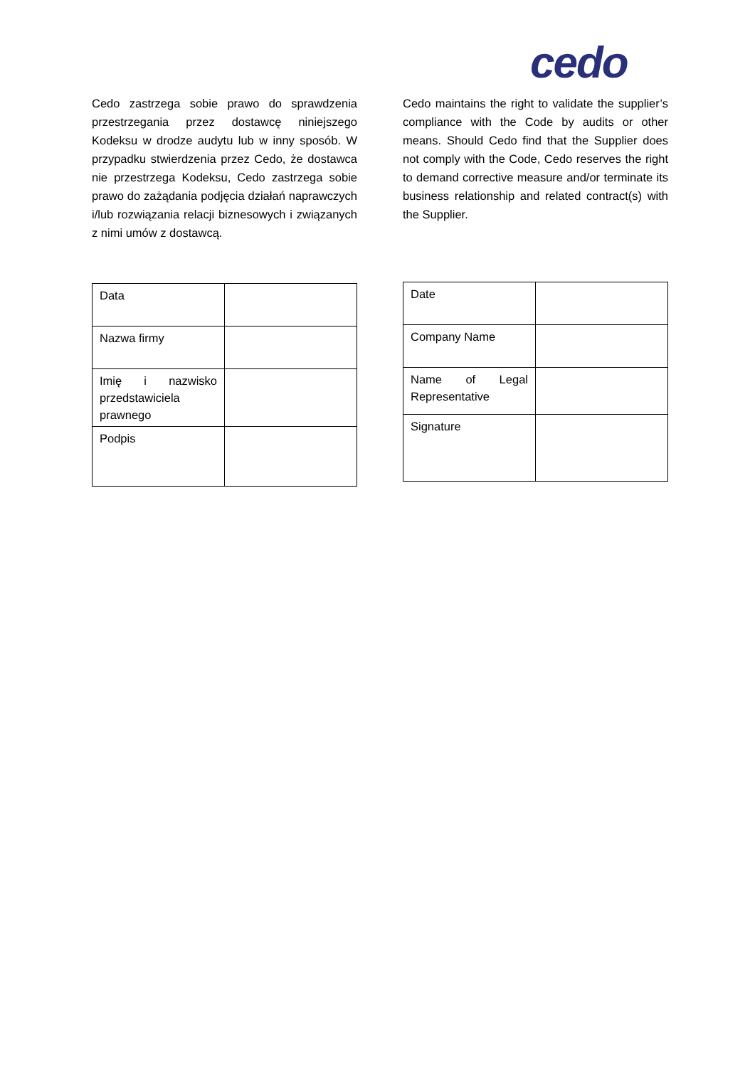cedo
Cedo zastrzega sobie prawo do sprawdzenia przestrzegania przez dostawcę niniejszego Kodeksu w drodze audytu lub w inny sposób. W przypadku stwierdzenia przez Cedo, że dostawca nie przestrzega Kodeksu, Cedo zastrzega sobie prawo do zażądania podjęcia działań naprawczych i/lub rozwiązania relacji biznesowych i związanych z nimi umów z dostawcą.
| Data | |
| Nazwa firmy | |
| Imię i nazwisko przedstawiciela prawnego | |
| Podpis | |
Cedo maintains the right to validate the supplier’s compliance with the Code by audits or other means. Should Cedo find that the Supplier does not comply with the Code, Cedo reserves the right to demand corrective measure and/or terminate its business relationship and related contract(s) with the Supplier.
| Date | |
| Company Name | |
| Name of Legal Representative | |
| Signature | |